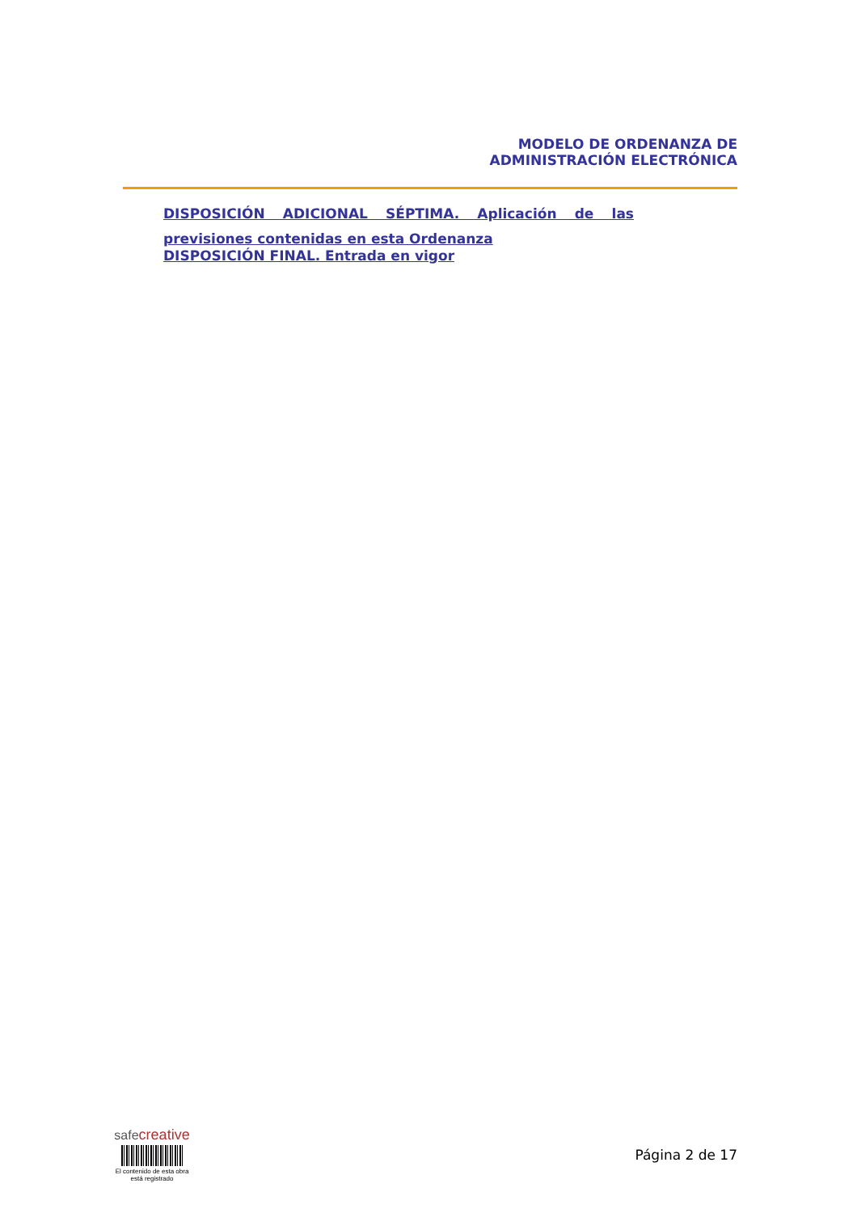MODELO DE ORDENANZA DE
ADMINISTRACIÓN ELECTRÓNICA
DISPOSICIÓN ADICIONAL SÉPTIMA. Aplicación de las
previsiones contenidas en esta Ordenanza
DISPOSICIÓN FINAL. Entrada en vigor
safecreative
El contenido de esta obra
está registrado
Página 2 de 17